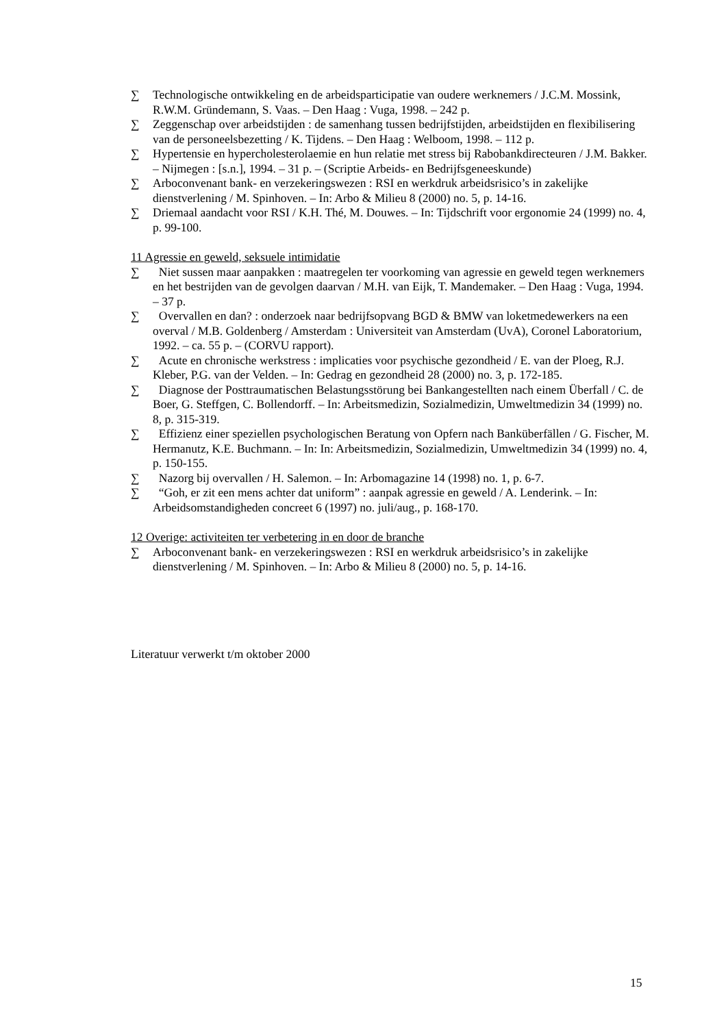∑ Technologische ontwikkeling en de arbeidsparticipatie van oudere werknemers / J.C.M. Mossink, R.W.M. Gründemann, S. Vaas. – Den Haag : Vuga, 1998. – 242 p.
∑ Zeggenschap over arbeidstijden : de samenhang tussen bedrijfstijden, arbeidstijden en flexibilisering van de personeelsbezetting / K. Tijdens. – Den Haag : Welboom, 1998. – 112 p.
∑ Hypertensie en hypercholesterolaemie en hun relatie met stress bij Rabobankdirecteuren / J.M. Bakker. – Nijmegen : [s.n.], 1994. – 31 p. – (Scriptie Arbeids- en Bedrijfsgeneeskunde)
∑ Arboconvenant bank- en verzekeringswezen : RSI en werkdruk arbeidsrisico’s in zakelijke dienstverlening / M. Spinhoven. – In: Arbo & Milieu 8 (2000) no. 5, p. 14-16.
∑ Driemaal aandacht voor RSI / K.H. Thé, M. Douwes. – In: Tijdschrift voor ergonomie 24 (1999) no. 4, p. 99-100.
11 Agressie en geweld, seksuele intimidatie
∑ Niet sussen maar aanpakken : maatregelen ter voorkoming van agressie en geweld tegen werknemers en het bestrijden van de gevolgen daarvan / M.H. van Eijk, T. Mandemaker. – Den Haag : Vuga, 1994. – 37 p.
∑ Overvallen en dan? : onderzoek naar bedrijfsopvang BGD & BMW van loketmedewerkers na een overval / M.B. Goldenberg / Amsterdam : Universiteit van Amsterdam (UvA), Coronel Laboratorium, 1992. – ca. 55 p. – (CORVU rapport).
∑ Acute en chronische werkstress : implicaties voor psychische gezondheid / E. van der Ploeg, R.J. Kleber, P.G. van der Velden. – In: Gedrag en gezondheid 28 (2000) no. 3, p. 172-185.
∑ Diagnose der Posttraumatischen Belastungsstörung bei Bankangestellten nach einem Überfall / C. de Boer, G. Steffgen, C. Bollendorff. – In: Arbeitsmedizin, Sozialmedizin, Umweltmedizin 34 (1999) no. 8, p. 315-319.
∑ Effizienz einer speziellen psychologischen Beratung von Opfern nach Banküberfällen / G. Fischer, M. Hermanutz, K.E. Buchmann. – In: In: Arbeitsmedizin, Sozialmedizin, Umweltmedizin 34 (1999) no. 4, p. 150-155.
∑ Nazorg bij overvallen / H. Salemon. – In: Arbomagazine 14 (1998) no. 1, p. 6-7.
∑ “Goh, er zit een mens achter dat uniform” : aanpak agressie en geweld / A. Lenderink. – In: Arbeidsomstandigheden concreet 6 (1997) no. juli/aug., p. 168-170.
12 Overige: activiteiten ter verbetering in en door de branche
∑ Arboconvenant bank- en verzekeringswezen : RSI en werkdruk arbeidsrisico’s in zakelijke dienstverlening / M. Spinhoven. – In: Arbo & Milieu 8 (2000) no. 5, p. 14-16.
Literatuur verwerkt t/m oktober 2000
15